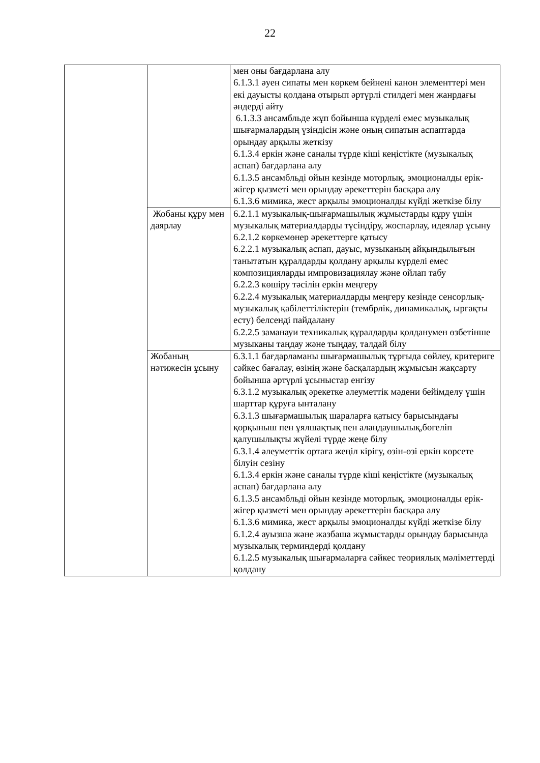22
| | | мен оны бағдарлана алу 6.1.3.1 әуен сипаты мен көркем бейнені канон элементтері мен екі дауысты қолдана отырып әртүрлі стилдегі мен жанрдағы әндерді айту 6.1.3.3 ансамбльде жұп бойынша күрделі емес музыкалық шығармалардың үзіндісін және оның сипатын аспаптарда орындау арқылы жеткізу 6.1.3.4 еркін және саналы түрде кіші кеңістікте (музыкалық аспап) бағдарлана алу 6.1.3.5 ансамбльді ойын кезінде моторлық, эмоционалды ерік-жігер қызметі мен орындау әрекеттерін басқара алу 6.1.3.6 мимика, жест арқылы эмоционалды күйді жеткізе білу |
| | Жобаны құру мен даярлау | 6.2.1.1 музыкалық-шығармашылық жұмыстарды құру үшін музыкалық материалдарды түсіндіру, жоспарлау, идеялар ұсыну 6.2.1.2 көркемөнер әрекеттерге қатысу 6.2.2.1 музыкалық аспап, дауыс, музыканың айқындылығын танытатын құралдарды қолдану арқылы күрделі емес композицияларды импровизациялау және ойлап табу 6.2.2.3 көшіру тәсілін еркін меңгеру 6.2.2.4 музыкалық материалдарды меңгеру кезінде сенсорлық-музыкалық қабілеттіліктерін (тембрлік, динамикалық, ырғақты есту) белсенді пайдалану 6.2.2.5 заманауи техникалық құралдарды қолданумен өзбетінше музыканы таңдау және тыңдау, талдай білу |
| | Жобаның нәтижесін ұсыну | 6.3.1.1 бағдарламаны шығармашылық тұрғыда сөйлеу, критериге сәйкес бағалау, өзінің және басқалардың жұмысын жақсарту бойынша әртүрлі ұсыныстар енгізу 6.3.1.2 музыкалық әрекетке әлеуметтік мәдени бейімделу үшін шарттар құруға ынталану 6.3.1.3 шығармашылық шараларға қатысу барысындағы қорқыныш пен ұялшақтық пен алаңдаушылық,бөгеліп қалушылықты жүйелі түрде жеңе білу 6.3.1.4 әлеуметтік ортаға жеңіл кірігу, өзін-өзі еркін көрсете білуін сезіну 6.1.3.4 еркін және саналы түрде кіші кеңістікте (музыкалық аспап) бағдарлана алу 6.1.3.5 ансамбльді ойын кезінде моторлық, эмоционалды ерік-жігер қызметі мен орындау әрекеттерін басқара алу 6.1.3.6 мимика, жест арқылы эмоционалды күйді жеткізе білу 6.1.2.4 ауызша және жазбаша жұмыстарды орындау барысында музыкалық терминдерді қолдану 6.1.2.5 музыкалық шығармаларға сәйкес теориялық мәліметтерді қолдану |